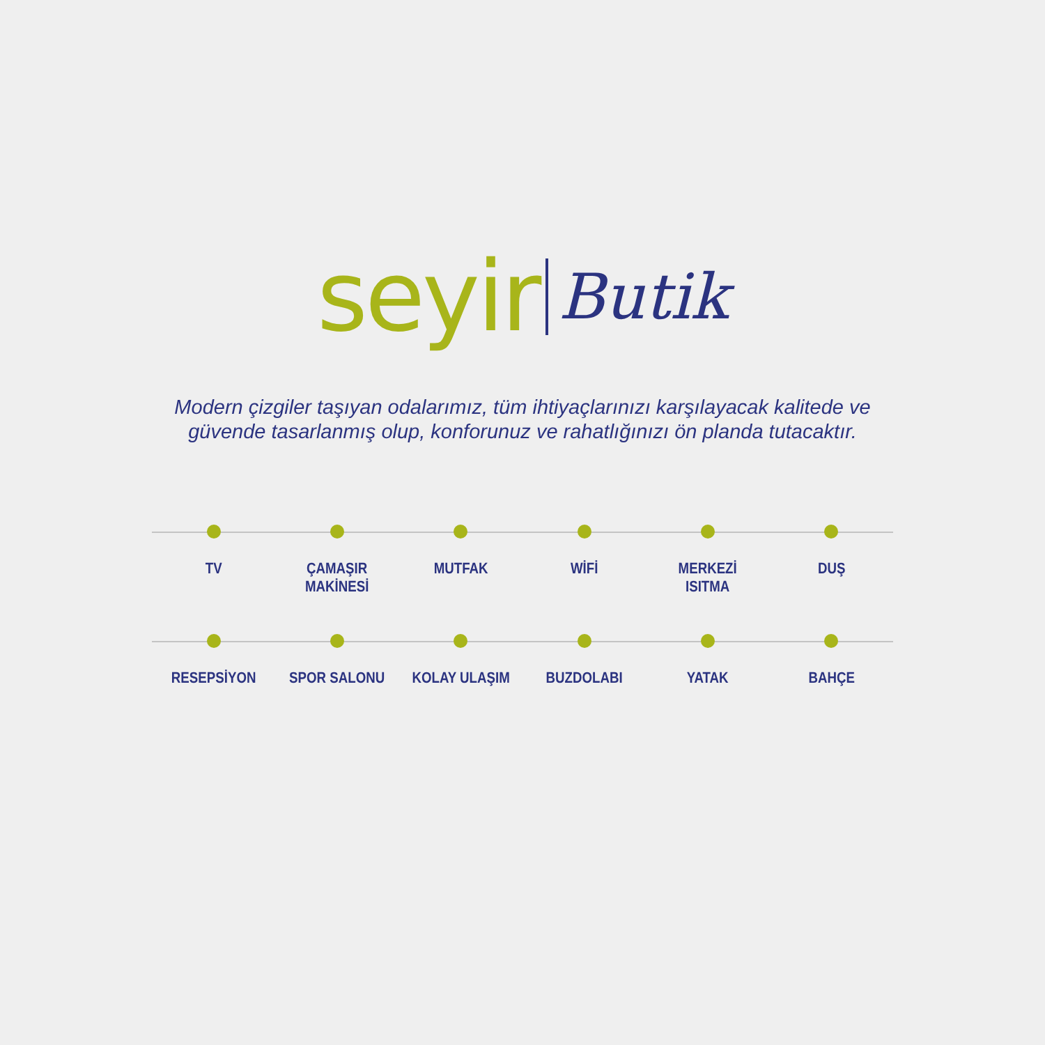seyir Butik
Modern çizgiler taşıyan odalarımız, tüm ihtiyaçlarınızı karşılayacak kalitede ve
güvende tasarlanmış olup, konforunuz ve rahatlığınızı ön planda tutacaktır.
TV ÇAMAŞIR MAKİNESİ MUTFAK WİFİ MERKEZİ ISITMA DUŞ
RESEPSİYON SPOR SALONU KOLAY ULAŞIM BUZDOLABI YATAK BAHÇE